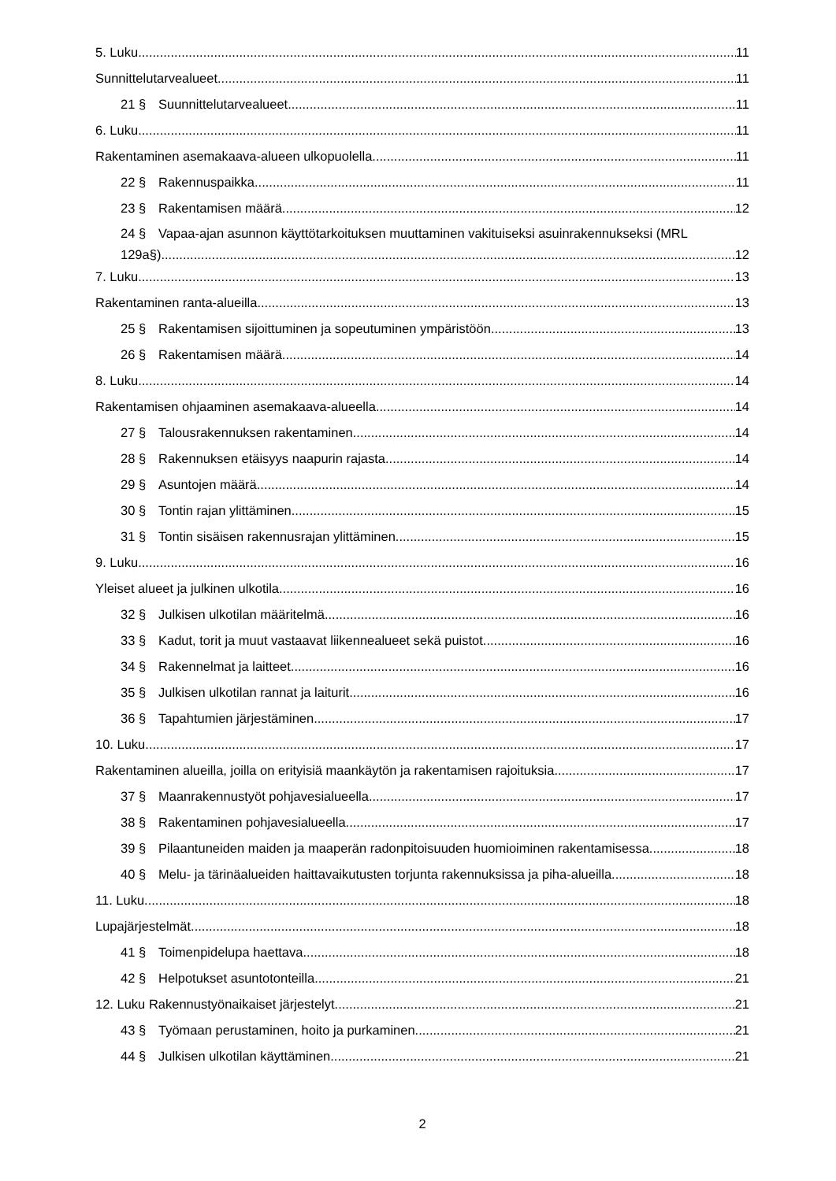5. Luku 11
Sunnittelutarvealueet 11
21 § Suunnittelutarvealueet 11
6. Luku 11
Rakentaminen asemakaava-alueen ulkopuolella 11
22 § Rakennuspaikka 11
23 § Rakentamisen määrä 12
24 § Vapaa-ajan asunnon käyttötarkoituksen muuttaminen vakituiseksi asuinrakennukseksi (MRL
129a§) 12
7. Luku 13
Rakentaminen ranta-alueilla 13
25 § Rakentamisen sijoittuminen ja sopeutuminen ympäristöön 13
26 § Rakentamisen määrä 14
8. Luku 14
Rakentamisen ohjaaminen asemakaava-alueella 14
27 § Talousrakennuksen rakentaminen 14
28 § Rakennuksen etäisyys naapurin rajasta 14
29 § Asuntojen määrä 14
30 § Tontin rajan ylittäminen 15
31 § Tontin sisäisen rakennusrajan ylittäminen 15
9. Luku 16
Yleiset alueet ja julkinen ulkotila 16
32 § Julkisen ulkotilan määritelmä 16
33 § Kadut, torit ja muut vastaavat liikennealueet sekä puistot 16
34 § Rakennelmat ja laitteet 16
35 § Julkisen ulkotilan rannat ja laiturit 16
36 § Tapahtumien järjestäminen 17
10. Luku 17
Rakentaminen alueilla, joilla on erityisiä maankäytön ja rakentamisen rajoituksia 17
37 § Maanrakennustyöt pohjavesialueella 17
38 § Rakentaminen pohjavesialueella 17
39 § Pilaantuneiden maiden ja maaperän radonpitoisuuden huomioiminen rakentamisessa 18
40 § Melu- ja tärinäalueiden haittavaikutusten torjunta rakennuksissa ja piha-alueilla 18
11. Luku 18
Lupajärjestelmät 18
41 § Toimenpidelupa haettava 18
42 § Helpotukset asuntotonteilla 21
12. Luku Rakennustyönaikaiset järjestelyt 21
43 § Työmaan perustaminen, hoito ja purkaminen 21
44 § Julkisen ulkotilan käyttäminen 21
2